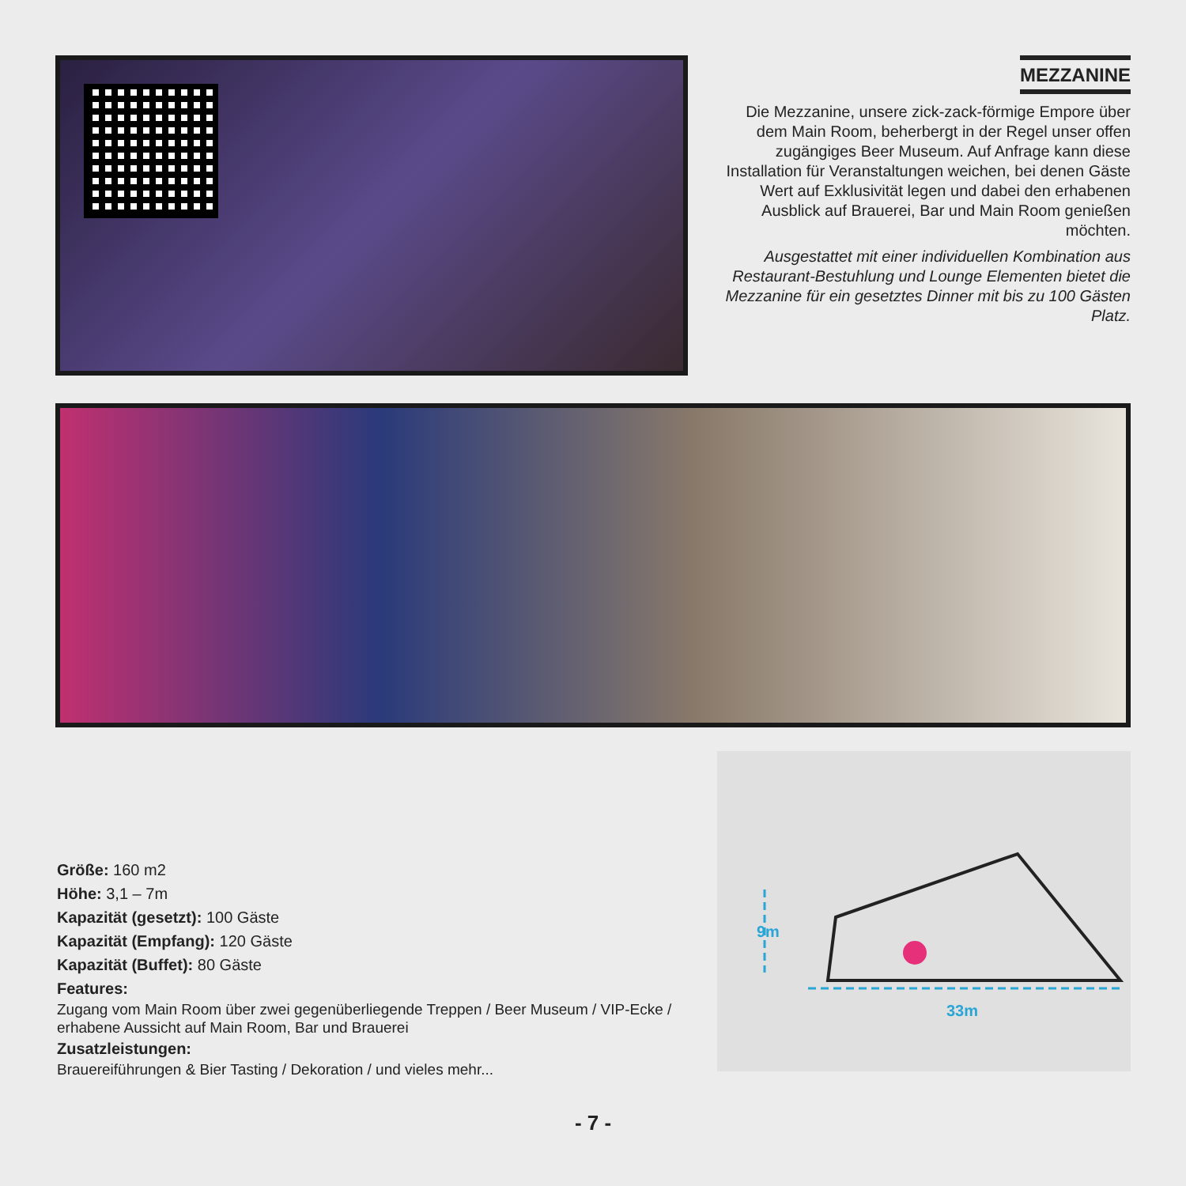MEZZANINE
Die Mezzanine, unsere zick-zack-förmige Empore über dem Main Room, beherbergt in der Regel unser offen zugängiges Beer Museum. Auf Anfrage kann diese Installation für Veranstaltungen weichen, bei denen Gäste Wert auf Exklusivität legen und dabei den erhabenen Ausblick auf Brauerei, Bar und Main Room genießen möchten.
Ausgestattet mit einer individuellen Kombination aus Restaurant-Bestuhlung und Lounge Elementen bietet die Mezzanine für ein gesetztes Dinner mit bis zu 100 Gästen Platz.
Größe: 160 m2
Höhe: 3,1 – 7m
Kapazität (gesetzt): 100 Gäste
Kapazität (Empfang): 120 Gäste
Kapazität (Buffet): 80 Gäste
Features:
Zugang vom Main Room über zwei gegenüberliegende Treppen / Beer Museum / VIP-Ecke / erhabene Aussicht auf Main Room, Bar und Brauerei
Zusatzleistungen:
Brauereiführungen & Bier Tasting / Dekoration / und vieles mehr...
33m
9m
- 7 -